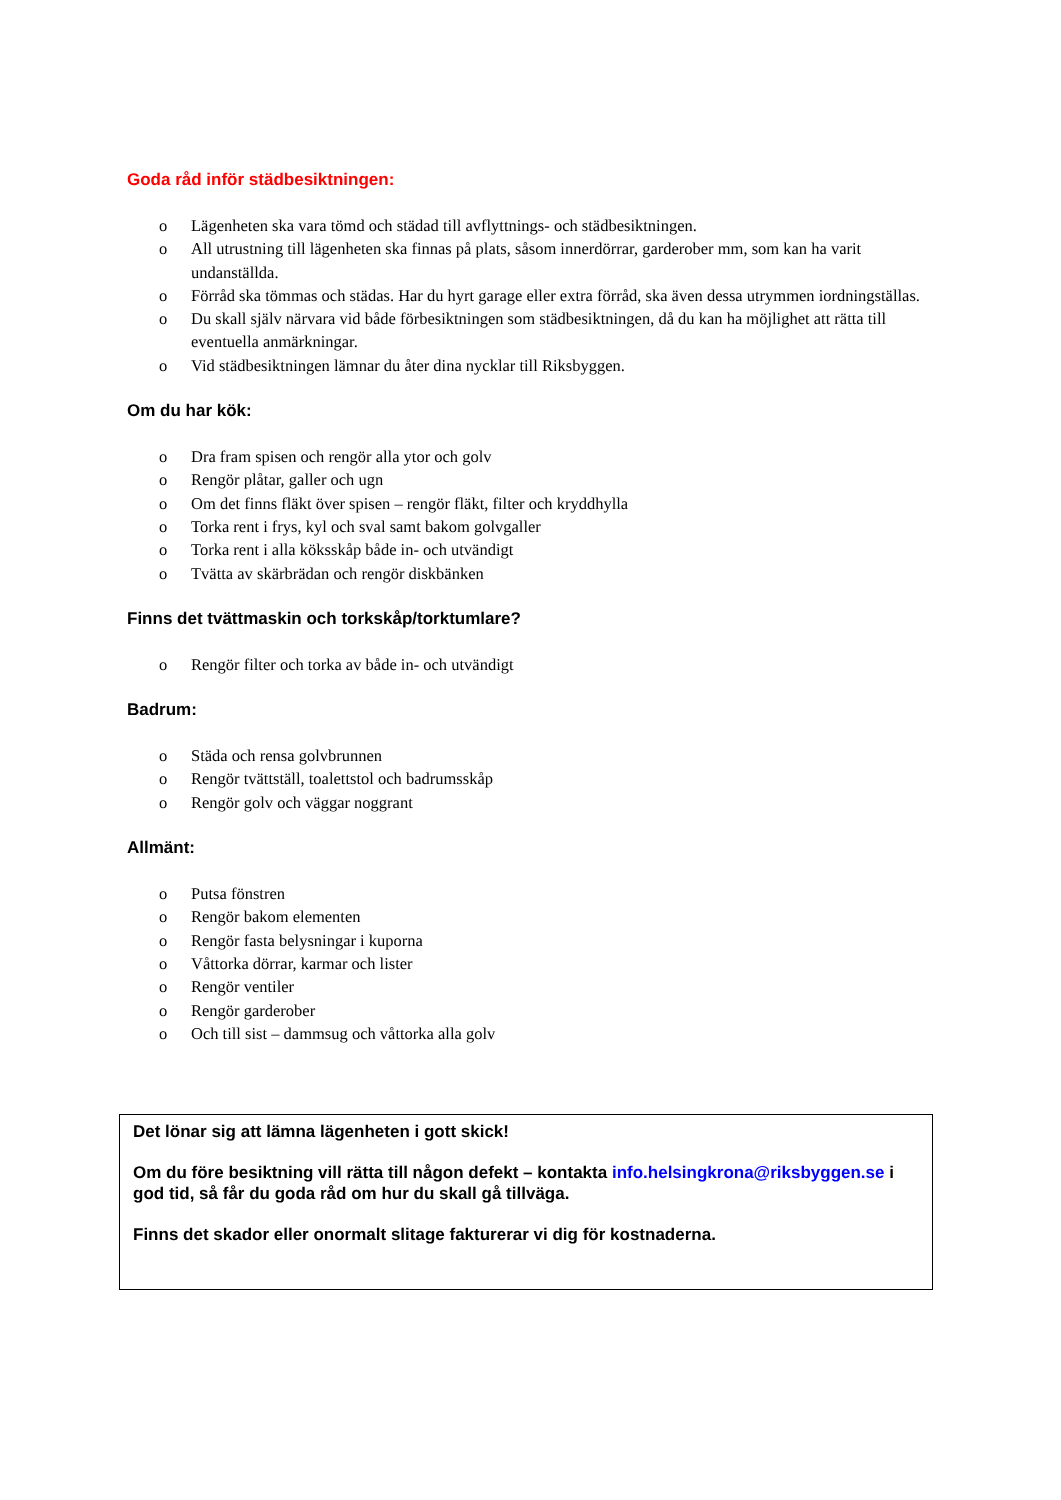Goda råd inför städbesiktningen:
o Lägenheten ska vara tömd och städad till avflyttnings- och städbesiktningen.
o All utrustning till lägenheten ska finnas på plats, såsom innerdörrar, garderober mm, som kan ha varit undanställda.
o Förråd ska tömmas och städas. Har du hyrt garage eller extra förråd, ska även dessa utrymmen iordningställas.
o Du skall själv närvara vid både förbesiktningen som städbesiktningen, då du kan ha möjlighet att rätta till eventuella anmärkningar.
o Vid städbesiktningen lämnar du åter dina nycklar till Riksbyggen.
Om du har kök:
o Dra fram spisen och rengör alla ytor och golv
o Rengör plåtar, galler och ugn
o Om det finns fläkt över spisen – rengör fläkt, filter och kryddhylla
o Torka rent i frys, kyl och sval samt bakom golvgaller
o Torka rent i alla köksskåp både in- och utvändigt
o Tvätta av skärbrädan och rengör diskbänken
Finns det tvättmaskin och torkskåp/torktumlare?
o Rengör filter och torka av både in- och utvändigt
Badrum:
o Städa och rensa golvbrunnen
o Rengör tvättställ, toalettstol och badrumsskåp
o Rengör golv och väggar noggrant
Allmänt:
o Putsa fönstren
o Rengör bakom elementen
o Rengör fasta belysningar i kuporna
o Våttorka dörrar, karmar och lister
o Rengör ventiler
o Rengör garderober
o Och till sist – dammsug och våttorka alla golv
Det lönar sig att lämna lägenheten i gott skick!
Om du före besiktning vill rätta till någon defekt – kontakta info.helsingkrona@riksbyggen.se i god tid, så får du goda råd om hur du skall gå tillväga.
Finns det skador eller onormalt slitage fakturerar vi dig för kostnaderna.